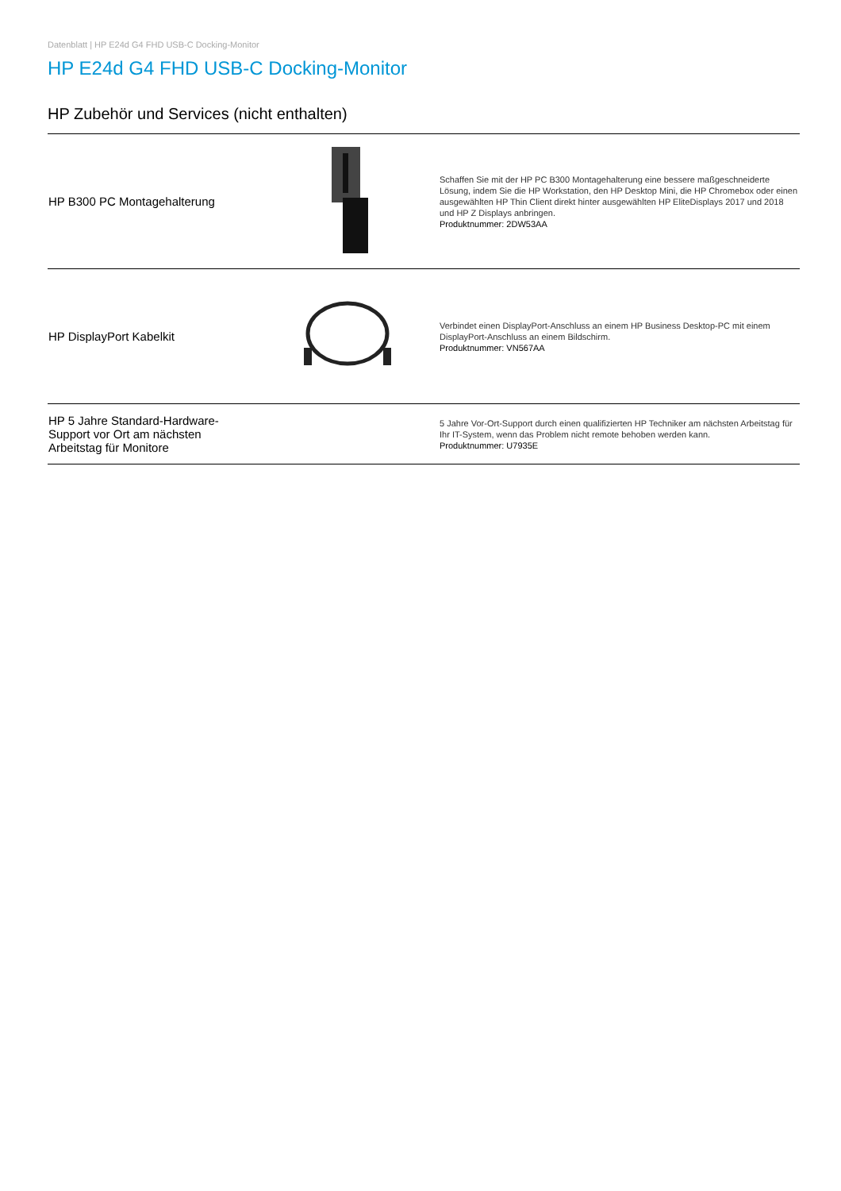Datenblatt | HP E24d G4 FHD USB-C Docking-Monitor
HP E24d G4 FHD USB-C Docking-Monitor
HP Zubehör und Services (nicht enthalten)
| HP B300 PC Montagehalterung | | Schaffen Sie mit der HP PC B300 Montagehalterung eine bessere maßgeschneiderte Lösung, indem Sie die HP Workstation, den HP Desktop Mini, die HP Chromebox oder einen ausgewählten HP Thin Client direkt hinter ausgewählten HP EliteDisplays 2017 und 2018 und HP Z Displays anbringen. Produktnummer: 2DW53AA |
| HP DisplayPort Kabelkit | | Verbindet einen DisplayPort-Anschluss an einem HP Business Desktop-PC mit einem DisplayPort-Anschluss an einem Bildschirm. Produktnummer: VN567AA |
| HP 5 Jahre Standard-Hardware- Support vor Ort am nächsten Arbeitstag für Monitore | | 5 Jahre Vor-Ort-Support durch einen qualifizierten HP Techniker am nächsten Arbeitstag für Ihr IT-System, wenn das Problem nicht remote behoben werden kann. Produktnummer: U7935E |